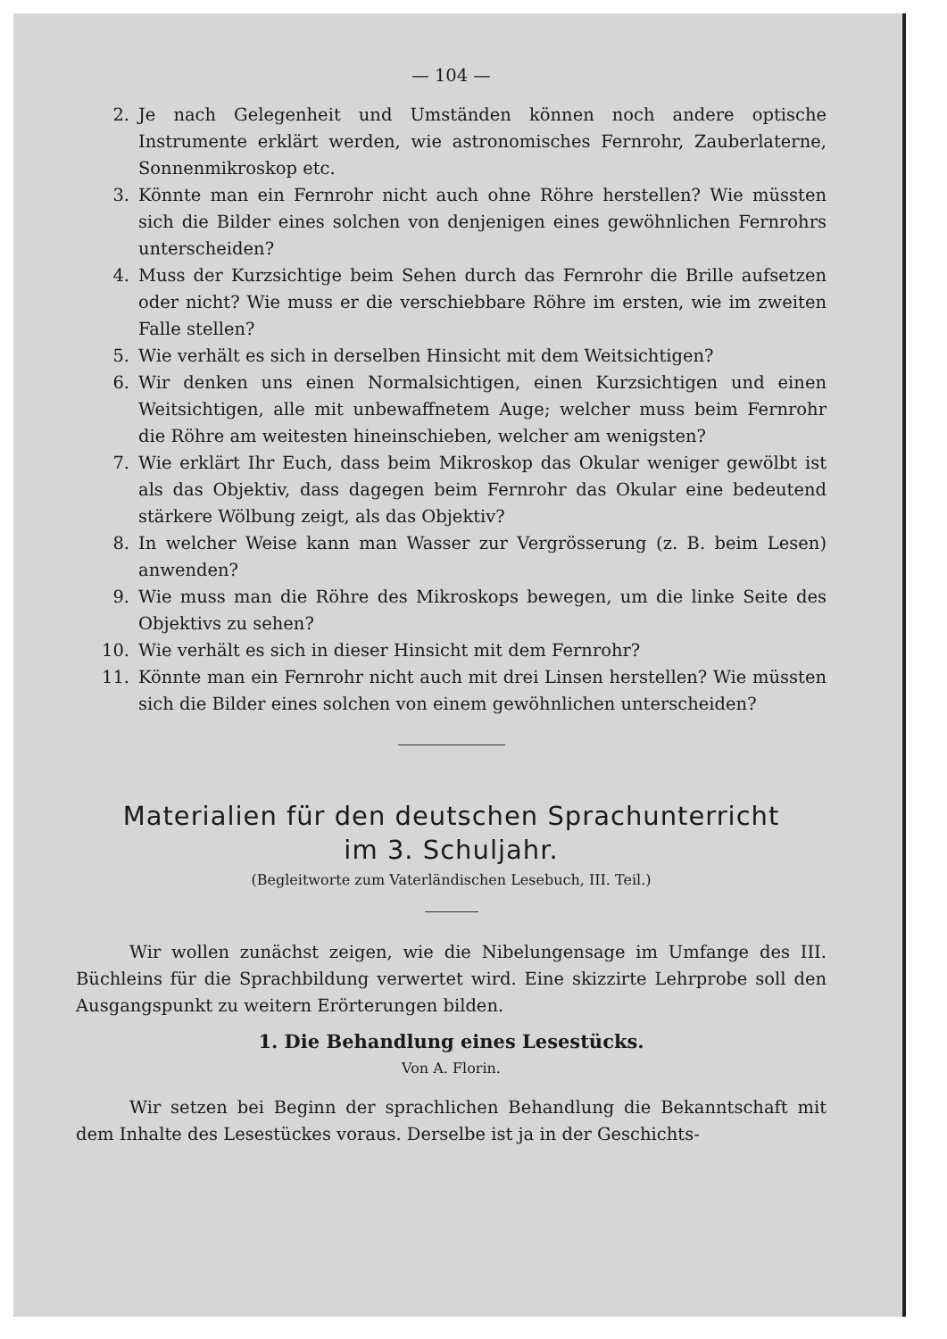— 104 —
2. Je nach Gelegenheit und Umständen können noch andere optische Instrumente erklärt werden, wie astronomisches Fernrohr, Zauberlaterne, Sonnenmikroskop etc.
3. Könnte man ein Fernrohr nicht auch ohne Röhre herstellen? Wie müssten sich die Bilder eines solchen von denjenigen eines gewöhnlichen Fernrohrs unterscheiden?
4. Muss der Kurzsichtige beim Sehen durch das Fernrohr die Brille aufsetzen oder nicht? Wie muss er die verschiebbare Röhre im ersten, wie im zweiten Falle stellen?
5. Wie verhält es sich in derselben Hinsicht mit dem Weitsichtigen?
6. Wir denken uns einen Normalsichtigen, einen Kurzsichtigen und einen Weitsichtigen, alle mit unbewaffnetem Auge; welcher muss beim Fernrohr die Röhre am weitesten hineinschieben, welcher am wenigsten?
7. Wie erklärt Ihr Euch, dass beim Mikroskop das Okular weniger gewölbt ist als das Objektiv, dass dagegen beim Fernrohr das Okular eine bedeutend stärkere Wölbung zeigt, als das Objektiv?
8. In welcher Weise kann man Wasser zur Vergrösserung (z. B. beim Lesen) anwenden?
9. Wie muss man die Röhre des Mikroskops bewegen, um die linke Seite des Objektivs zu sehen?
10. Wie verhält es sich in dieser Hinsicht mit dem Fernrohr?
11. Könnte man ein Fernrohr nicht auch mit drei Linsen herstellen? Wie müssten sich die Bilder eines solchen von einem gewöhnlichen unterscheiden?
Materialien für den deutschen Sprachunterricht
im 3. Schuljahr.
(Begleitworte zum Vaterländischen Lesebuch, III. Teil.)
Wir wollen zunächst zeigen, wie die Nibelungensage im Umfange des III. Büchleins für die Sprachbildung verwertet wird. Eine skizzirte Lehrprobe soll den Ausgangspunkt zu weitern Erörterungen bilden.
1. Die Behandlung eines Lesestücks.
Von A. Florin.
Wir setzen bei Beginn der sprachlichen Behandlung die Bekanntschaft mit dem Inhalte des Lesestückes voraus. Derselbe ist ja in der Geschichts-